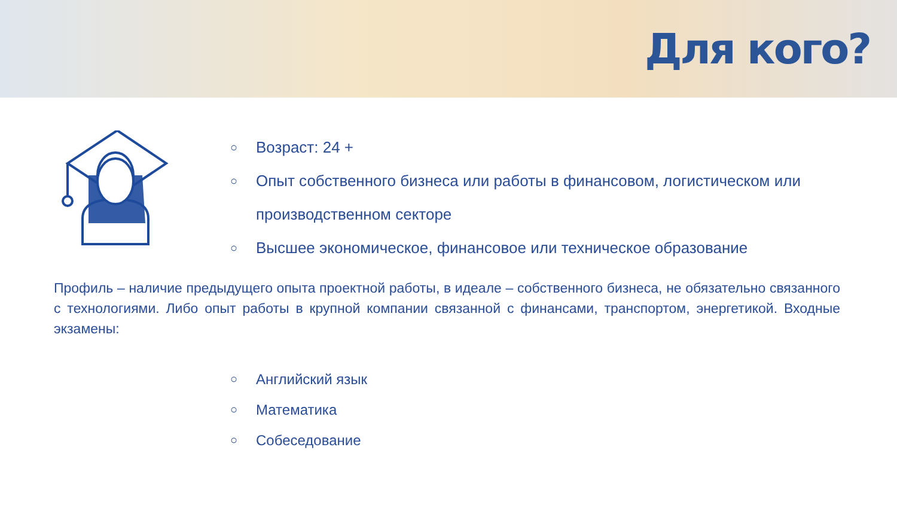Для кого?
○ Возраст: 24 +
○ Опыт собственного бизнеса или работы в финансовом, логистическом или
производственном секторе
○ Высшее экономическое, финансовое или техническое образование
Профиль – наличие предыдущего опыта проектной работы, в идеале – собственного бизнеса, не обязательно связанного с технологиями. Либо опыт работы в крупной компании связанной с финансами, транспортом, энергетикой. Входные экзамены:
○ Английский язык
○ Математика
○ Собеседование